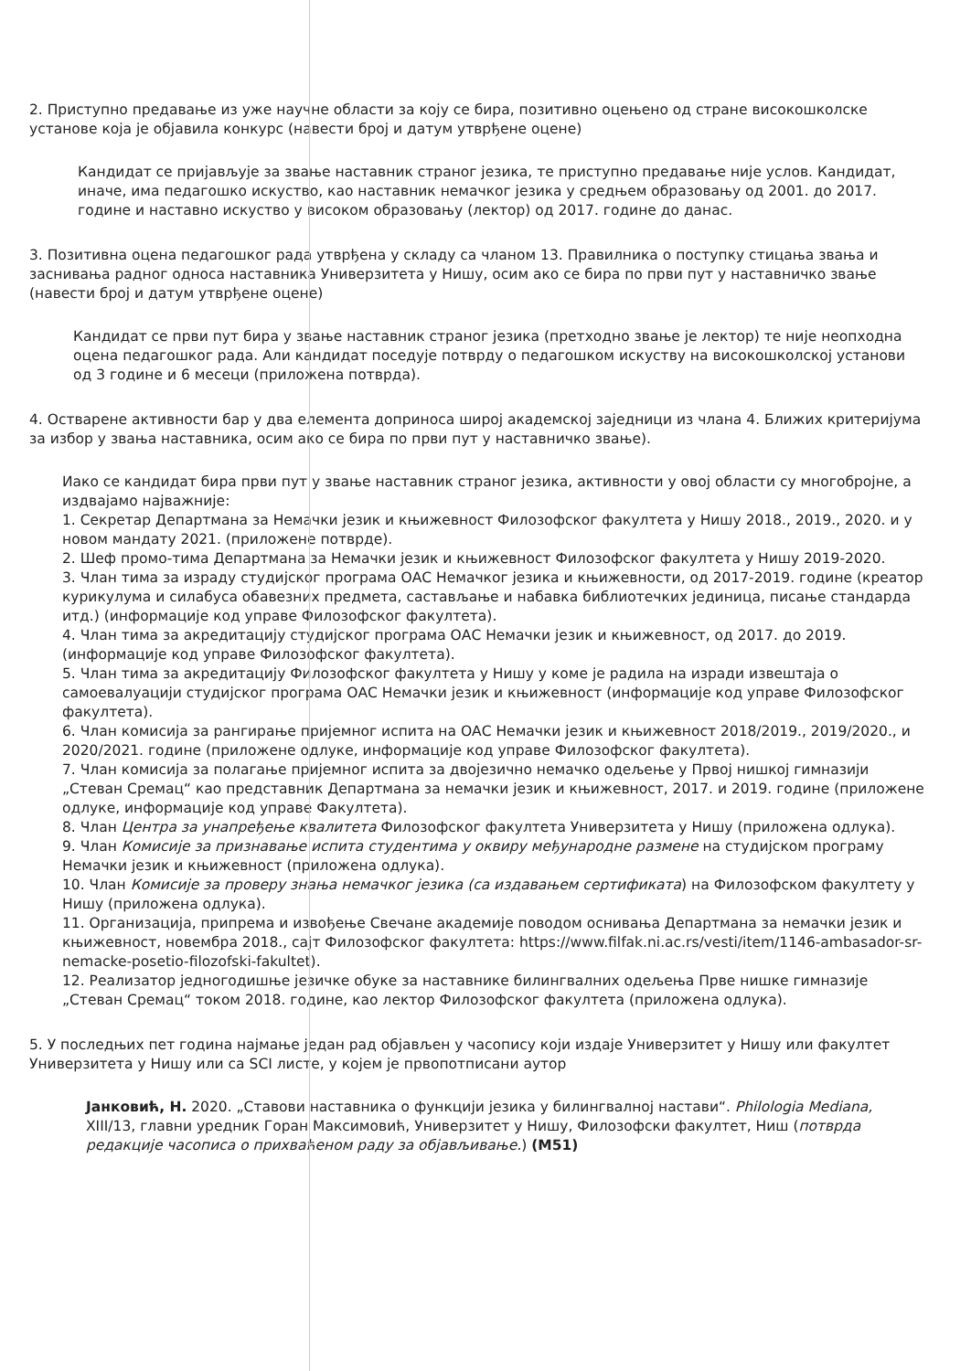2. Приступно предавање из уже научне области за коју се бира, позитивно оцењено од стране високошколске установе која је објавила конкурс (навести број и датум утврђене оцене)
Кандидат се пријављује за звање наставник страног језика, те приступно предавање није услов. Кандидат, иначе, има педагошко искуство, као наставник немачког језика у средњем образовању од 2001. до 2017. године и наставно искуство у високом образовању (лектор) од 2017. године до данас.
3. Позитивна оцена педагошког рада утврђена у складу са чланом 13. Правилника о поступку стицања звања и заснивања радног односа наставника Универзитета у Нишу, осим ако се бира по први пут у наставничко звање (навести број и датум утврђене оцене)
Кандидат се први пут бира у звање наставник страног језика (претходно звање је лектор) те није неопходна оцена педагошког рада. Али кандидат поседује потврду о педагошком искуству на високошколској установи од 3 године и 6 месеци (приложена потврда).
4. Остварене активности бар у два елемента доприноса широј академској заједници из члана 4. Ближих критеријума за избор у звања наставника, осим ако се бира по први пут у наставничко звање).
Иако се кандидат бира први пут у звање наставник страног језика, активности у овој области су многобројне, а издвајамо најважније:
1. Секретар Департмана за Немачки језик и књижевност Филозофског факултета у Нишу 2018., 2019., 2020. и у новом мандату 2021. (приложене потврде).
2. Шеф промо-тима Департмана за Немачки језик и књижевност Филозофског факултета у Нишу 2019-2020.
3. Члан тима за израду студијског програма ОАС Немачког језика и књижевности, од 2017-2019. године (креатор курикулума и силабуса обавезних предмета, састављање и набавка библиотечких јединица, писање стандарда итд.) (информације код управе Филозофског факултета).
4. Члан тима за акредитацију студијског програма ОАС Немачки језик и књижевност, од 2017. до 2019. (информације код управе Филозофског факултета).
5. Члан тима за акредитацију Филозофског факултета у Нишу у коме је радила на изради извештаја о самоевалуацији студијског програма ОАС Немачки језик и књижевност (информације код управе Филозофског факултета).
6. Члан комисија за рангирање пријемног испита на ОАС Немачки језик и књижевност 2018/2019., 2019/2020., и 2020/2021. године (приложене одлуке, информације код управе Филозофског факултета).
7. Члан комисија за полагање пријемног испита за двојезично немачко одељење у Првој нишкој гимназији „Стеван Сремац“ као представник Департмана за немачки језик и књижевност, 2017. и 2019. године (приложене одлуке, информације код управе Факултета).
8. Члан Центра за унапређење квалитета Филозофског факултета Универзитета у Нишу (приложена одлука).
9. Члан Комисије за признавање испита студентима у оквиру међународне размене на студијском програму Немачки језик и књижевност (приложена одлука).
10. Члан Комисије за проверу знања немачког језика (са издавањем сертификата) на Филозофском факултету у Нишу (приложена одлука).
11. Организација, припрема и извођење Свечане академије поводом оснивања Департмана за немачки језик и књижевност, новембра 2018., сајт Филозофског факултета: https://www.filfak.ni.ac.rs/vesti/item/1146-ambasador-sr-nemacke-posetio-filozofski-fakultet).
12. Реализатор једногодишње језичке обуке за наставнике билингвалних одељења Прве нишке гимназије „Стеван Сремац“ током 2018. године, као лектор Филозофског факултета (приложена одлука).
5. У последњих пет година најмање један рад објављен у часопису који издаје Универзитет у Нишу или факултет Универзитета у Нишу или са SCI листе, у којем је првопотписани аутор
Јанковић, Н. 2020. „Ставови наставника о функцији језика у билингвалној настави“. Philologia Mediana, XIII/13, главни уредник Горан Максимовић, Универзитет у Нишу, Филозофски факултет, Ниш (потврда редакције часописа о прихваћеном раду за објављивање.) (М51)